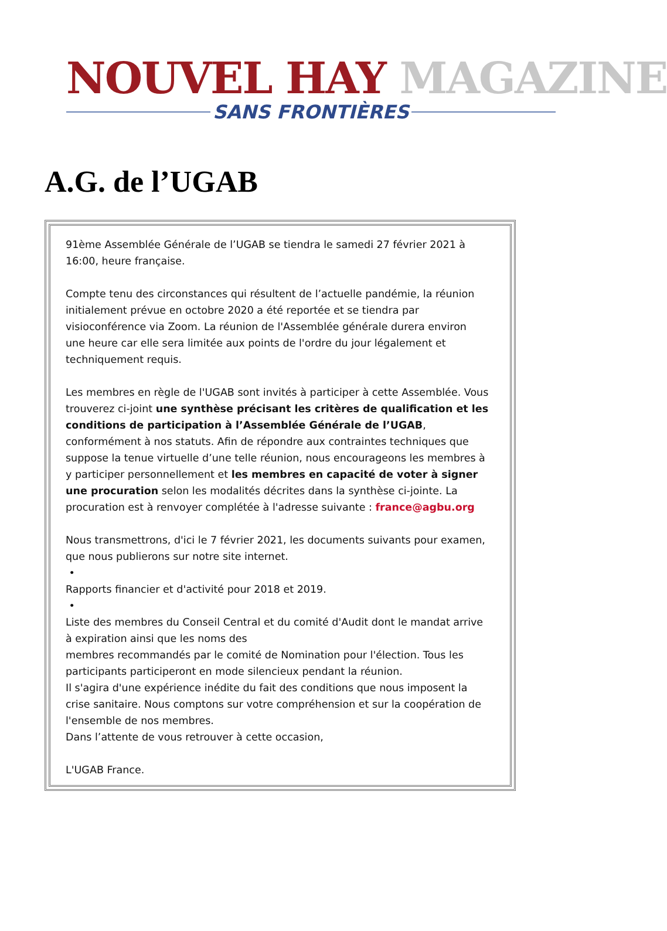NOUVEL HAY MAGAZINE
SANS FRONTIÈRES
A.G. de l’UGAB
91ème Assemblée Générale de l’UGAB se tiendra le samedi 27 février 2021 à 16:00, heure française.
Compte tenu des circonstances qui résultent de l’actuelle pandémie, la réunion initialement prévue en octobre 2020 a été reportée et se tiendra par visioconférence via Zoom. La réunion de l'Assemblée générale durera environ une heure car elle sera limitée aux points de l'ordre du jour légalement et techniquement requis.
Les membres en règle de l'UGAB sont invités à participer à cette Assemblée. Vous trouverez ci-joint une synthèse précisant les critères de qualification et les conditions de participation à l’Assemblée Générale de l’UGAB, conformément à nos statuts. Afin de répondre aux contraintes techniques que suppose la tenue virtuelle d’une telle réunion, nous encourageons les membres à y participer personnellement et les membres en capacité de voter à signer une procuration selon les modalités décrites dans la synthèse ci-jointe. La procuration est à renvoyer complétée à l'adresse suivante : france@agbu.org
Nous transmettrons, d'ici le 7 février 2021, les documents suivants pour examen, que nous publierons sur notre site internet.
•
Rapports financier et d'activité pour 2018 et 2019.
•
Liste des membres du Conseil Central et du comité d'Audit dont le mandat arrive à expiration ainsi que les noms des
membres recommandés par le comité de Nomination pour l'élection. Tous les participants participeront en mode silencieux pendant la réunion.
Il s'agira d'une expérience inédite du fait des conditions que nous imposent la crise sanitaire. Nous comptons sur votre compréhension et sur la coopération de l'ensemble de nos membres.
Dans l’attente de vous retrouver à cette occasion,
L'UGAB France.